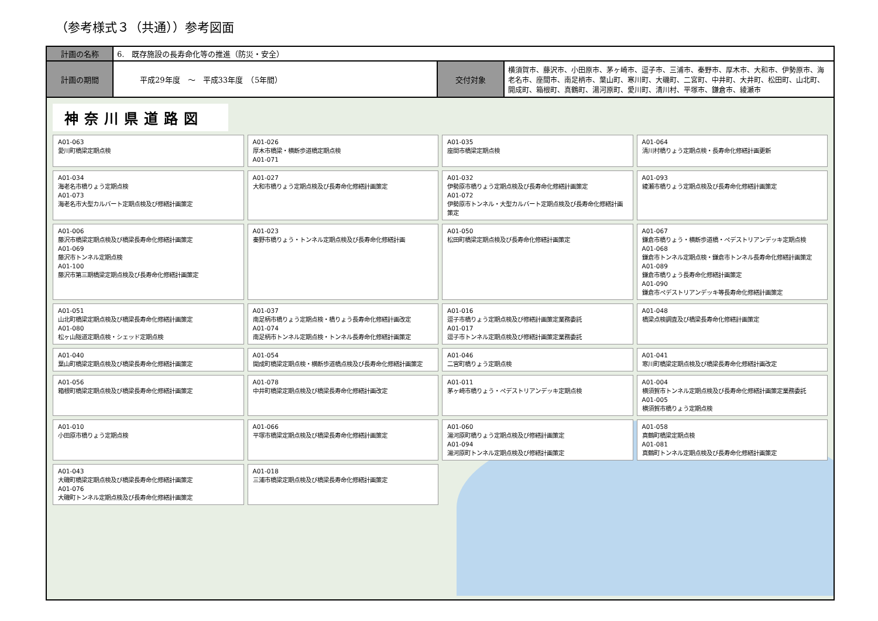（参考様式３（共通））参考図面
| 計画の名称 | 6. 既存施設の長寿命化等の推進（防災・安全） | | |
| 計画の期間 | 平成29年度 ～ 平成33年度 （5年間） | 交付対象 | 横須賀市、藤沢市、小田原市、茅ヶ崎市、逗子市、三浦市、秦野市、厚木市、大和市、伊勢原市、海老名市、座間市、南足柄市、葉山町、寒川町、大磯町、二宮町、中井町、大井町、松田町、山北町、開成町、箱根町、真鶴町、湯河原町、愛川町、清川村、平塚市、鎌倉市、綾瀬市 |
神奈川県道路図
A01-063
愛川町橋梁定期点検
A01-026
厚木市橋梁・横断歩道橋定期点検
A01-071
A01-035
座間市橋梁定期点検
A01-064
清川村橋りょう定期点検・長寿命化修繕計画更新
A01-034
海老名市橋りょう定期点検
A01-073
海老名市大型カルバート定期点検及び修繕計画策定
A01-027
大和市橋りょう定期点検及び長寿命化修繕計画策定
A01-032
伊勢原市橋りょう定期点検及び長寿命化修繕計画策定
A01-072
伊勢原市トンネル・大型カルバート定期点検及び長寿命化修繕計画策定
A01-093
綾瀬市橋りょう定期点検及び長寿命化修繕計画策定
A01-006
藤沢市橋梁定期点検及び橋梁長寿命化修繕計画策定
A01-069
藤沢市トンネル定期点検
A01-100
藤沢市第三期橋梁定期点検及び長寿命化修繕計画策定
A01-023
秦野市橋りょう・トンネル定期点検及び長寿命化修繕計画
A01-050
松田町橋梁定期点検及び長寿命化修繕計画策定
A01-067
鎌倉市橋りょう・横断歩道橋・ペデストリアンデッキ定期点検
A01-068
鎌倉市トンネル定期点検・鎌倉市トンネル長寿命化修繕計画策定
A01-089
鎌倉市橋りょう長寿命化修繕計画策定
A01-090
鎌倉市ペデストリアンデッキ等長寿命化修繕計画策定
A01-051
山北町橋梁定期点検及び橋梁長寿命化修繕計画策定
A01-080
松ヶ山隧道定期点検・シェッド定期点検
A01-037
南足柄市橋りょう定期点検・橋りょう長寿命化修繕計画改定
A01-074
南足柄市トンネル定期点検・トンネル長寿命化修繕計画策定
A01-016
逗子市橋りょう定期点検及び修繕計画策定業務委託
A01-017
逗子市トンネル定期点検及び修繕計画策定業務委託
A01-048
橋梁点検調査及び橋梁長寿命化修繕計画策定
A01-040
葉山町橋梁定期点検及び橋梁長寿命化修繕計画策定
A01-054
開成町橋梁定期点検・横断歩道橋点検及び長寿命化修繕計画策定
A01-046
二宮町橋りょう定期点検
A01-041
寒川町橋梁定期点検及び橋梁長寿命化修繕計画改定
A01-056
箱根町橋梁定期点検及び橋梁長寿命化修繕計画策定
A01-078
中井町橋梁定期点検及び橋梁長寿命化修繕計画改定
A01-011
茅ヶ崎市橋りょう・ペデストリアンデッキ定期点検
A01-004
横須賀市トンネル定期点検及び長寿命化修繕計画策定業務委託
A01-005
横須賀市橋りょう定期点検
A01-010
小田原市橋りょう定期点検
A01-066
平塚市橋梁定期点検及び橋梁長寿命化修繕計画策定
A01-060
湯河原町橋りょう定期点検及び修繕計画策定
A01-094
湯河原町トンネル定期点検及び修繕計画策定
A01-058
真鶴町橋梁定期点検
A01-081
真鶴町トンネル定期点検及び長寿命化修繕計画策定
A01-043
大磯町橋梁定期点検及び橋梁長寿命化修繕計画策定
A01-076
大磯町トンネル定期点検及び長寿命化修繕計画策定
A01-018
三浦市橋梁定期点検及び橋梁長寿命化修繕計画策定